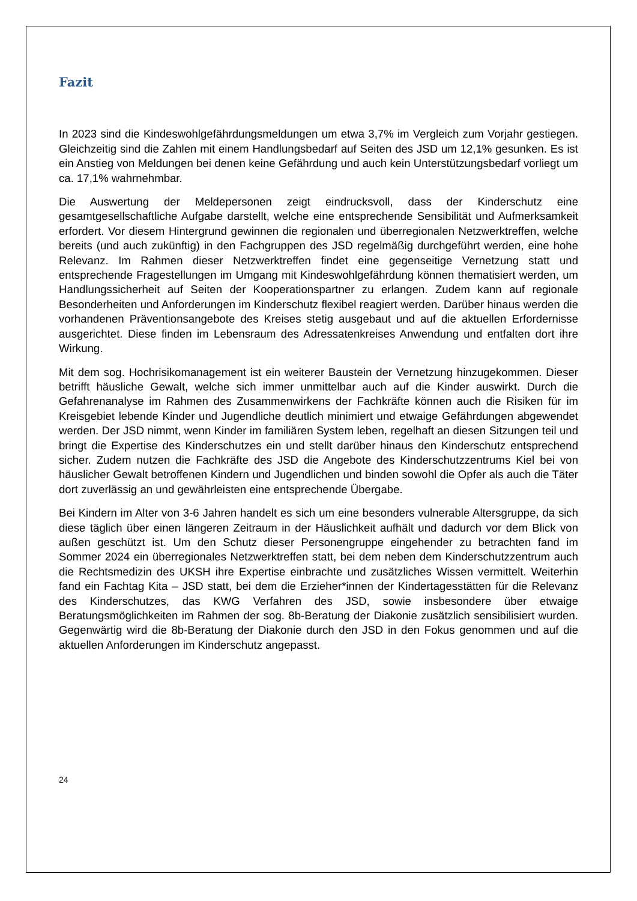Fazit
In 2023 sind die Kindeswohlgefährdungsmeldungen um etwa 3,7% im Vergleich zum Vorjahr gestiegen. Gleichzeitig sind die Zahlen mit einem Handlungsbedarf auf Seiten des JSD um 12,1% gesunken. Es ist ein Anstieg von Meldungen bei denen keine Gefährdung und auch kein Unterstützungsbedarf vorliegt um ca. 17,1% wahrnehmbar.
Die Auswertung der Meldepersonen zeigt eindrucksvoll, dass der Kinderschutz eine gesamtgesellschaftliche Aufgabe darstellt, welche eine entsprechende Sensibilität und Aufmerksamkeit erfordert. Vor diesem Hintergrund gewinnen die regionalen und überregionalen Netzwerktreffen, welche bereits (und auch zukünftig) in den Fachgruppen des JSD regelmäßig durchgeführt werden, eine hohe Relevanz. Im Rahmen dieser Netzwerktreffen findet eine gegenseitige Vernetzung statt und entsprechende Fragestellungen im Umgang mit Kindeswohlgefährdung können thematisiert werden, um Handlungssicherheit auf Seiten der Kooperationspartner zu erlangen. Zudem kann auf regionale Besonderheiten und Anforderungen im Kinderschutz flexibel reagiert werden. Darüber hinaus werden die vorhandenen Präventionsangebote des Kreises stetig ausgebaut und auf die aktuellen Erfordernisse ausgerichtet. Diese finden im Lebensraum des Adressatenkreises Anwendung und entfalten dort ihre Wirkung.
Mit dem sog. Hochrisikomanagement ist ein weiterer Baustein der Vernetzung hinzugekommen. Dieser betrifft häusliche Gewalt, welche sich immer unmittelbar auch auf die Kinder auswirkt. Durch die Gefahrenanalyse im Rahmen des Zusammenwirkens der Fachkräfte können auch die Risiken für im Kreisgebiet lebende Kinder und Jugendliche deutlich minimiert und etwaige Gefährdungen abgewendet werden. Der JSD nimmt, wenn Kinder im familiären System leben, regelhaft an diesen Sitzungen teil und bringt die Expertise des Kinderschutzes ein und stellt darüber hinaus den Kinderschutz entsprechend sicher. Zudem nutzen die Fachkräfte des JSD die Angebote des Kinderschutzzentrums Kiel bei von häuslicher Gewalt betroffenen Kindern und Jugendlichen und binden sowohl die Opfer als auch die Täter dort zuverlässig an und gewährleisten eine entsprechende Übergabe.
Bei Kindern im Alter von 3-6 Jahren handelt es sich um eine besonders vulnerable Altersgruppe, da sich diese täglich über einen längeren Zeitraum in der Häuslichkeit aufhält und dadurch vor dem Blick von außen geschützt ist. Um den Schutz dieser Personengruppe eingehender zu betrachten fand im Sommer 2024 ein überregionales Netzwerktreffen statt, bei dem neben dem Kinderschutzzentrum auch die Rechtsmedizin des UKSH ihre Expertise einbrachte und zusätzliches Wissen vermittelt. Weiterhin fand ein Fachtag Kita – JSD statt, bei dem die Erzieher*innen der Kindertagesstätten für die Relevanz des Kinderschutzes, das KWG Verfahren des JSD, sowie insbesondere über etwaige Beratungsmöglichkeiten im Rahmen der sog. 8b-Beratung der Diakonie zusätzlich sensibilisiert wurden. Gegenwärtig wird die 8b-Beratung der Diakonie durch den JSD in den Fokus genommen und auf die aktuellen Anforderungen im Kinderschutz angepasst.
24